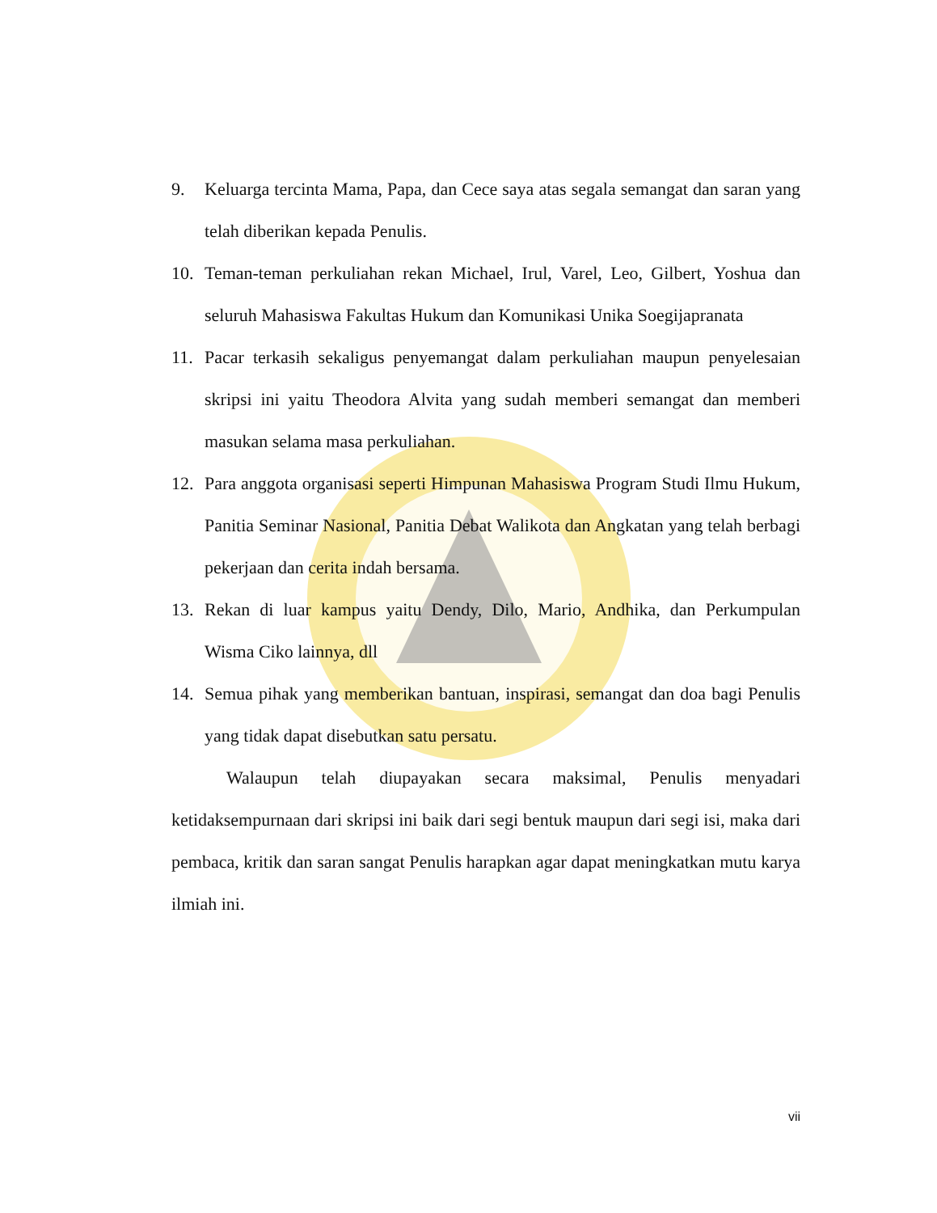9. Keluarga tercinta Mama, Papa, dan Cece saya atas segala semangat dan saran yang telah diberikan kepada Penulis.
10. Teman-teman perkuliahan rekan Michael, Irul, Varel, Leo, Gilbert, Yoshua dan seluruh Mahasiswa Fakultas Hukum dan Komunikasi Unika Soegijapranata
11. Pacar terkasih sekaligus penyemangat dalam perkuliahan maupun penyelesaian skripsi ini yaitu Theodora Alvita yang sudah memberi semangat dan memberi masukan selama masa perkuliahan.
12. Para anggota organisasi seperti Himpunan Mahasiswa Program Studi Ilmu Hukum, Panitia Seminar Nasional, Panitia Debat Walikota dan Angkatan yang telah berbagi pekerjaan dan cerita indah bersama.
13. Rekan di luar kampus yaitu Dendy, Dilo, Mario, Andhika, dan Perkumpulan Wisma Ciko lainnya, dll
14. Semua pihak yang memberikan bantuan, inspirasi, semangat dan doa bagi Penulis yang tidak dapat disebutkan satu persatu.
Walaupun telah diupayakan secara maksimal, Penulis menyadari ketidaksempurnaan dari skripsi ini baik dari segi bentuk maupun dari segi isi, maka dari pembaca, kritik dan saran sangat Penulis harapkan agar dapat meningkatkan mutu karya ilmiah ini.
vii